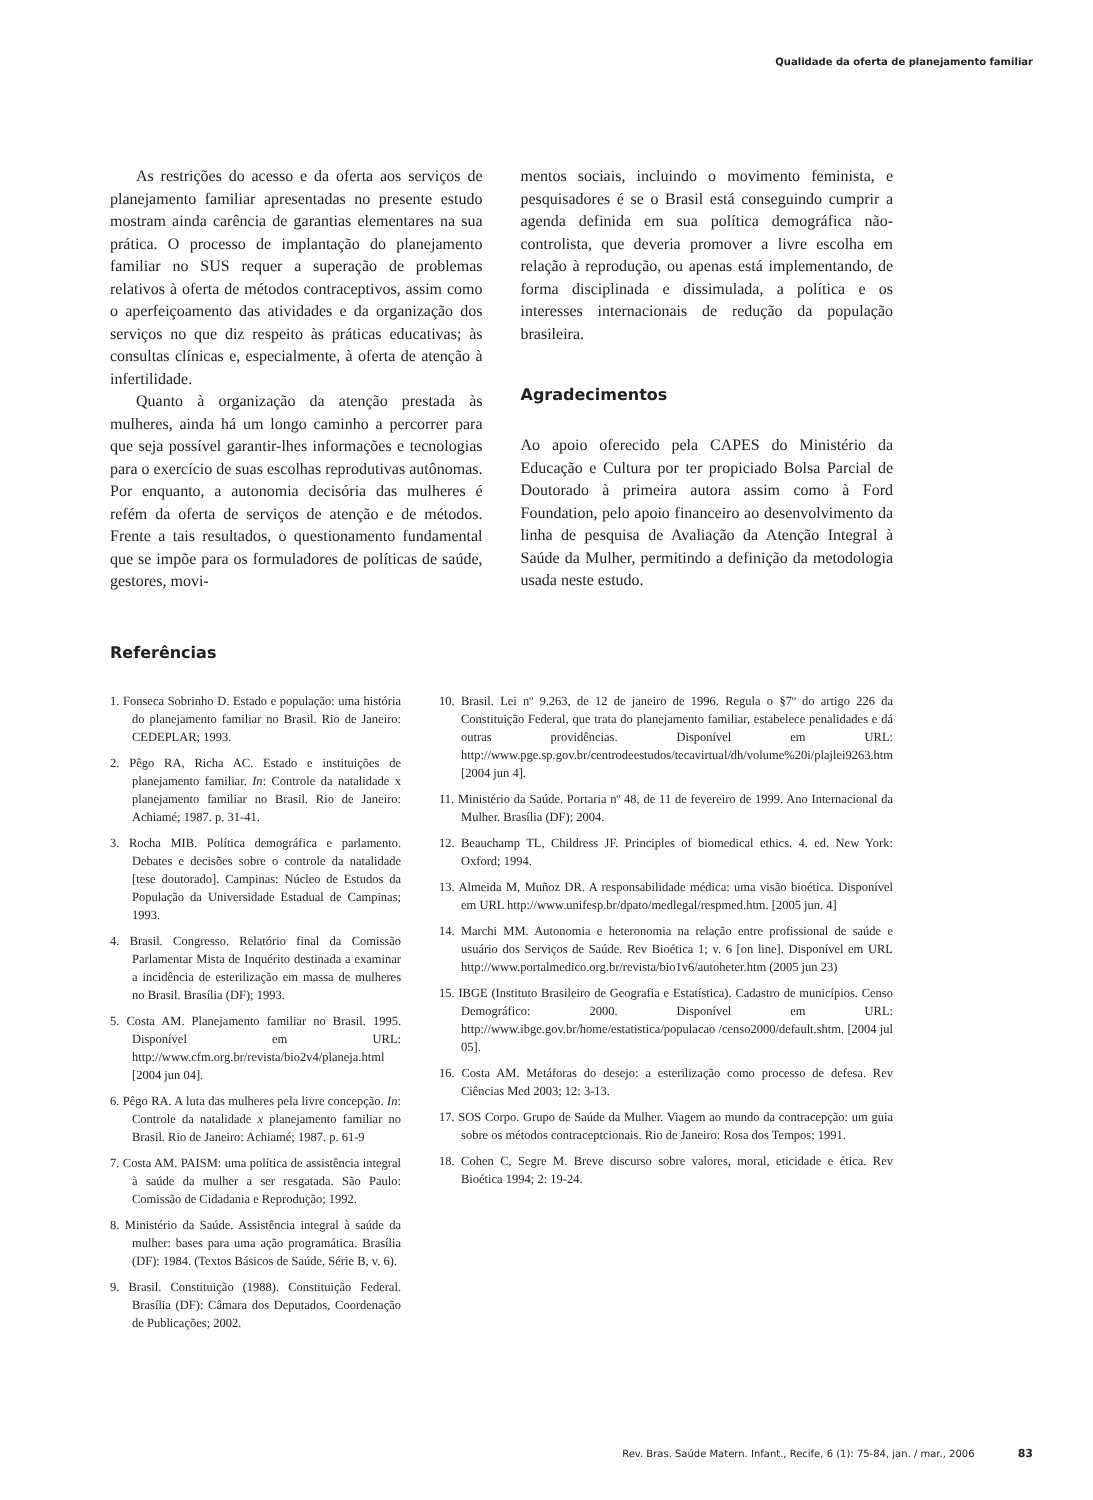Qualidade da oferta de planejamento familiar
As restrições do acesso e da oferta aos serviços de planejamento familiar apresentadas no presente estudo mostram ainda carência de garantias elementares na sua prática. O processo de implantação do planejamento familiar no SUS requer a superação de problemas relativos à oferta de métodos contraceptivos, assim como o aperfeiçoamento das atividades e da organização dos serviços no que diz respeito às práticas educativas; às consultas clínicas e, especialmente, à oferta de atenção à infertilidade.
Quanto à organização da atenção prestada às mulheres, ainda há um longo caminho a percorrer para que seja possível garantir-lhes informações e tecnologias para o exercício de suas escolhas reprodutivas autônomas. Por enquanto, a autonomia decisória das mulheres é refém da oferta de serviços de atenção e de métodos. Frente a tais resultados, o questionamento fundamental que se impõe para os formuladores de políticas de saúde, gestores, movi-
mentos sociais, incluindo o movimento feminista, e pesquisadores é se o Brasil está conseguindo cumprir a agenda definida em sua política demográfica não-controlista, que deveria promover a livre escolha em relação à reprodução, ou apenas está implementando, de forma disciplinada e dissimulada, a política e os interesses internacionais de redução da população brasileira.
Agradecimentos
Ao apoio oferecido pela CAPES do Ministério da Educação e Cultura por ter propiciado Bolsa Parcial de Doutorado à primeira autora assim como à Ford Foundation, pelo apoio financeiro ao desenvolvimento da linha de pesquisa de Avaliação da Atenção Integral à Saúde da Mulher, permitindo a definição da metodologia usada neste estudo.
Referências
1. Fonseca Sobrinho D. Estado e população: uma história do planejamento familiar no Brasil. Rio de Janeiro: CEDEPLAR; 1993.
2. Pêgo RA, Richa AC. Estado e instituições de planejamento familiar. In: Controle da natalidade x planejamento familiar no Brasil. Rio de Janeiro: Achiamé; 1987. p. 31-41.
3. Rocha MIB. Política demográfica e parlamento. Debates e decisões sobre o controle da natalidade [tese doutorado]. Campinas: Núcleo de Estudos da População da Universidade Estadual de Campinas; 1993.
4. Brasil. Congresso. Relatório final da Comissão Parlamentar Mista de Inquérito destinada a examinar a incidência de esterilização em massa de mulheres no Brasil. Brasília (DF); 1993.
5. Costa AM. Planejamento familiar no Brasil. 1995. Disponível em URL: http://www.cfm.org.br/revista/bio2v4/planeja.html [2004 jun 04].
6. Pêgo RA. A luta das mulheres pela livre concepção. In: Controle da natalidade x planejamento familiar no Brasil. Rio de Janeiro: Achiamé; 1987. p. 61-9
7. Costa AM. PAISM: uma política de assistência integral à saúde da mulher a ser resgatada. São Paulo: Comissão de Cidadania e Reprodução; 1992.
8. Ministério da Saúde. Assistência integral à saúde da mulher: bases para uma ação programática. Brasília (DF): 1984. (Textos Básicos de Saúde, Série B, v. 6).
9. Brasil. Constituição (1988). Constituição Federal. Brasília (DF): Câmara dos Deputados, Coordenação de Publicações; 2002.
10. Brasil. Lei nº 9.263, de 12 de janeiro de 1996. Regula o §7º do artigo 226 da Constituição Federal, que trata do planejamento familiar, estabelece penalidades e dá outras providências. Disponível em URL: http://www.pge.sp.gov.br/centrodeestudos/tecavirtual/dh/volume%20i/plajlei9263.htm [2004 jun 4].
11. Ministério da Saúde. Portaria nº 48, de 11 de fevereiro de 1999. Ano Internacional da Mulher. Brasília (DF); 2004.
12. Beauchamp TL, Childress JF. Principles of biomedical ethics. 4. ed. New York: Oxford; 1994.
13. Almeida M, Muñoz DR. A responsabilidade médica: uma visão bioética. Disponível em URL http://www.unifesp.br/dpato/medlegal/respmed.htm. [2005 jun. 4]
14. Marchi MM. Autonomia e heteronomia na relação entre profissional de saúde e usuário dos Serviços de Saúde. Rev Bioética 1; v. 6 [on line]. Disponível em URL http://www.portalmedico.org.br/revista/bio1v6/autoheter.htm (2005 jun 23)
15. IBGE (Instituto Brasileiro de Geografia e Estatística). Cadastro de municípios. Censo Demográfico: 2000. Disponível em URL: http://www.ibge.gov.br/home/estatistica/populacao /censo2000/default.shtm. [2004 jul 05].
16. Costa AM. Metáforas do desejo: a esterilização como processo de defesa. Rev Ciências Med 2003; 12: 3-13.
17. SOS Corpo. Grupo de Saúde da Mulher. Viagem ao mundo da contracepção: um guia sobre os métodos contraceptcionais. Rio de Janeiro: Rosa dos Tempos; 1991.
18. Cohen C, Segre M. Breve discurso sobre valores, moral, eticidade e ética. Rev Bioética 1994; 2: 19-24.
Rev. Bras. Saúde Matern. Infant., Recife, 6 (1): 75-84, jan. / mar., 2006 83